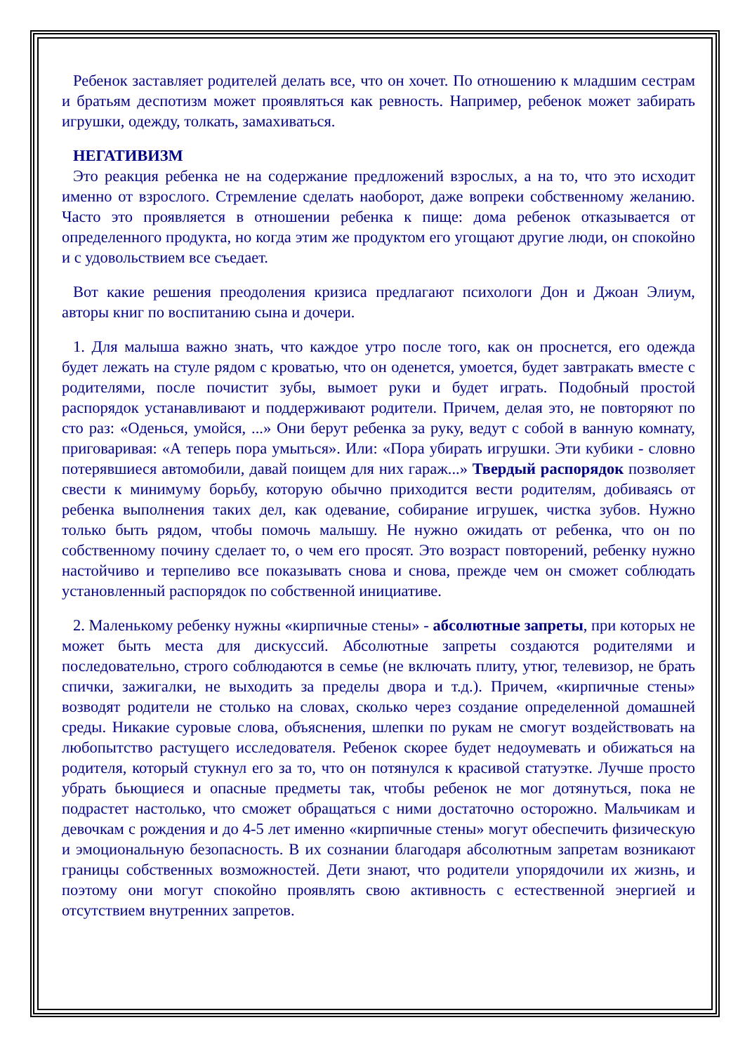Ребенок заставляет родителей делать все, что он хочет. По отношению к младшим сестрам и братьям деспотизм может проявляться как ревность. Например, ребенок может забирать игрушки, одежду, толкать, замахиваться.
НЕГАТИВИЗМ
Это реакция ребенка не на содержание предложений взрослых, а на то, что это исходит именно от взрослого. Стремление сделать наоборот, даже вопреки собственному желанию. Часто это проявляется в отношении ребенка к пище: дома ребенок отказывается от определенного продукта, но когда этим же продуктом его угощают другие люди, он спокойно и с удовольствием все съедает.
Вот какие решения преодоления кризиса предлагают психологи Дон и Джоан Элиум, авторы книг по воспитанию сына и дочери.
1. Для малыша важно знать, что каждое утро после того, как он проснется, его одежда будет лежать на стуле рядом с кроватью, что он оденется, умоется, будет завтракать вместе с родителями, после почистит зубы, вымоет руки и будет играть. Подобный простой распорядок устанавливают и поддерживают родители. Причем, делая это, не повторяют по сто раз: «Оденься, умойся, ...» Они берут ребенка за руку, ведут с собой в ванную комнату, приговаривая: «А теперь пора умыться». Или: «Пора убирать игрушки. Эти кубики - словно потерявшиеся автомобили, давай поищем для них гараж...» Твердый распорядок позволяет свести к минимуму борьбу, которую обычно приходится вести родителям, добиваясь от ребенка выполнения таких дел, как одевание, собирание игрушек, чистка зубов. Нужно только быть рядом, чтобы помочь малышу. Не нужно ожидать от ребенка, что он по собственному почину сделает то, о чем его просят. Это возраст повторений, ребенку нужно настойчиво и терпеливо все показывать снова и снова, прежде чем он сможет соблюдать установленный распорядок по собственной инициативе.
2. Маленькому ребенку нужны «кирпичные стены» - абсолютные запреты, при которых не может быть места для дискуссий. Абсолютные запреты создаются родителями и последовательно, строго соблюдаются в семье (не включать плиту, утюг, телевизор, не брать спички, зажигалки, не выходить за пределы двора и т.д.). Причем, «кирпичные стены» возводят родители не столько на словах, сколько через создание определенной домашней среды. Никакие суровые слова, объяснения, шлепки по рукам не смогут воздействовать на любопытство растущего исследователя. Ребенок скорее будет недоумевать и обижаться на родителя, который стукнул его за то, что он потянулся к красивой статуэтке. Лучше просто убрать бьющиеся и опасные предметы так, чтобы ребенок не мог дотянуться, пока не подрастет настолько, что сможет обращаться с ними достаточно осторожно. Мальчикам и девочкам с рождения и до 4-5 лет именно «кирпичные стены» могут обеспечить физическую и эмоциональную безопасность. В их сознании благодаря абсолютным запретам возникают границы собственных возможностей. Дети знают, что родители упорядочили их жизнь, и поэтому они могут спокойно проявлять свою активность с естественной энергией и отсутствием внутренних запретов.